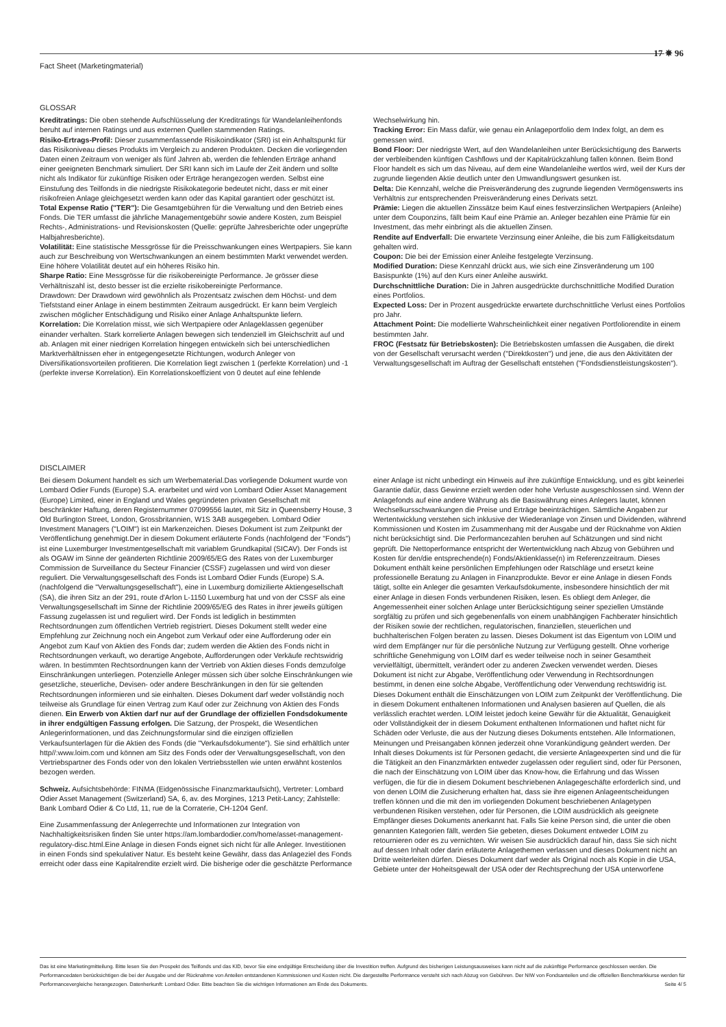Fact Sheet (Marketingmaterial)
17 ✵ 96
GLOSSAR
Kreditratings: Die oben stehende Aufschlüsselung der Kreditratings für Wandelanleihenfonds beruht auf internen Ratings und aus externen Quellen stammenden Ratings.
Risiko-Ertrags-Profil: Dieser zusammenfassende Risikoindikator (SRI) ist ein Anhaltspunkt für das Risikoniveau dieses Produkts im Vergleich zu anderen Produkten. Decken die vorliegenden Daten einen Zeitraum von weniger als fünf Jahren ab, werden die fehlenden Erträge anhand einer geeigneten Benchmark simuliert. Der SRI kann sich im Laufe der Zeit ändern und sollte nicht als Indikator für zukünftige Risiken oder Erträge herangezogen werden. Selbst eine Einstufung des Teilfonds in die niedrigste Risikokategorie bedeutet nicht, dass er mit einer risikofreien Anlage gleichgesetzt werden kann oder das Kapital garantiert oder geschützt ist.
Total Expense Ratio ("TER"): Die Gesamtgebühren für die Verwaltung und den Betrieb eines Fonds. Die TER umfasst die jährliche Managementgebühr sowie andere Kosten, zum Beispiel Rechts-, Administrations- und Revisionskosten (Quelle: geprüfte Jahresberichte oder ungeprüfte Halbjahresberichte).
Volatilität: Eine statistische Messgrösse für die Preisschwankungen eines Wertpapiers. Sie kann auch zur Beschreibung von Wertschwankungen an einem bestimmten Markt verwendet werden. Eine höhere Volatilität deutet auf ein höheres Risiko hin.
Sharpe Ratio: Eine Messgrösse für die risikobereinigte Performance. Je grösser diese Verhältniszahl ist, desto besser ist die erzielte risikobereinigte Performance.
Drawdown: Der Drawdown wird gewöhnlich als Prozentsatz zwischen dem Höchst- und dem Tiefststand einer Anlage in einem bestimmten Zeitraum ausgedrückt. Er kann beim Vergleich zwischen möglicher Entschädigung und Risiko einer Anlage Anhaltspunkte liefern.
Korrelation: Die Korrelation misst, wie sich Wertpapiere oder Anlageklassen gegenüber einander verhalten. Stark korrelierte Anlagen bewegen sich tendenziell im Gleichschritt auf und ab. Anlagen mit einer niedrigen Korrelation hingegen entwickeln sich bei unterschiedlichen Marktverhältnissen eher in entgegengesetzte Richtungen, wodurch Anleger von Diversifikationsvorteilen profitieren. Die Korrelation liegt zwischen 1 (perfekte Korrelation) und -1 (perfekte inverse Korrelation). Ein Korrelationskoeffizient von 0 deutet auf eine fehlende Wechselwirkung hin.
Tracking Error: Ein Mass dafür, wie genau ein Anlageportfolio dem Index folgt, an dem es gemessen wird.
Bond Floor: Der niedrigste Wert, auf den Wandelanleihen unter Berücksichtigung des Barwerts der verbleibenden künftigen Cashflows und der Kapitalrückzahlung fallen können. Beim Bond Floor handelt es sich um das Niveau, auf dem eine Wandelanleihe wertlos wird, weil der Kurs der zugrunde liegenden Aktie deutlich unter den Umwandlungswert gesunken ist.
Delta: Die Kennzahl, welche die Preisveränderung des zugrunde liegenden Vermögenswerts ins Verhältnis zur entsprechenden Preisveränderung eines Derivats setzt.
Prämie: Liegen die aktuellen Zinssätze beim Kauf eines festverzinslichen Wertpapiers (Anleihe) unter dem Couponzins, fällt beim Kauf eine Prämie an. Anleger bezahlen eine Prämie für ein Investment, das mehr einbringt als die aktuellen Zinsen.
Rendite auf Endverfall: Die erwartete Verzinsung einer Anleihe, die bis zum Fälligkeitsdatum gehalten wird.
Coupon: Die bei der Emission einer Anleihe festgelegte Verzinsung.
Modified Duration: Diese Kennzahl drückt aus, wie sich eine Zinsveränderung um 100 Basispunkte (1%) auf den Kurs einer Anleihe auswirkt.
Durchschnittliche Duration: Die in Jahren ausgedrückte durchschnittliche Modified Duration eines Portfolios.
Expected Loss: Der in Prozent ausgedrückte erwartete durchschnittliche Verlust eines Portfolios pro Jahr.
Attachment Point: Die modellierte Wahrscheinlichkeit einer negativen Portfoliorendite in einem bestimmten Jahr.
FROC (Festsatz für Betriebskosten): Die Betriebskosten umfassen die Ausgaben, die direkt von der Gesellschaft verursacht werden ("Direktkosten") und jene, die aus den Aktivitäten der Verwaltungsgesellschaft im Auftrag der Gesellschaft entstehen ("Fondsdienstleistungskosten").
DISCLAIMER
Bei diesem Dokument handelt es sich um Werbematerial.Das vorliegende Dokument wurde von Lombard Odier Funds (Europe) S.A. erarbeitet und wird von Lombard Odier Asset Management (Europe) Limited, einer in England und Wales gegründeten privaten Gesellschaft mit beschränkter Haftung, deren Registernummer 07099556 lautet, mit Sitz in Queensberry House, 3 Old Burlington Street, London, Grossbritannien, W1S 3AB ausgegeben. Lombard Odier Investment Managers ("LOIM") ist ein Markenzeichen. Dieses Dokument ist zum Zeitpunkt der Veröffentlichung genehmigt.Der in diesem Dokument erläuterte Fonds (nachfolgend der "Fonds") ist eine Luxemburger Investmentgesellschaft mit variablem Grundkapital (SICAV). Der Fonds ist als OGAW im Sinne der geänderten Richtlinie 2009/65/EG des Rates von der Luxemburger Commission de Surveillance du Secteur Financier (CSSF) zugelassen und wird von dieser reguliert. Die Verwaltungsgesellschaft des Fonds ist Lombard Odier Funds (Europe) S.A. (nachfolgend die "Verwaltungsgesellschaft"), eine in Luxemburg domizilierte Aktiengesellschaft (SA), die ihren Sitz an der 291, route d'Arlon L-1150 Luxemburg hat und von der CSSF als eine Verwaltungsgesellschaft im Sinne der Richtlinie 2009/65/EG des Rates in ihrer jeweils gültigen Fassung zugelassen ist und reguliert wird. Der Fonds ist lediglich in bestimmten Rechtsordnungen zum öffentlichen Vertrieb registriert. Dieses Dokument stellt weder eine Empfehlung zur Zeichnung noch ein Angebot zum Verkauf oder eine Aufforderung oder ein Angebot zum Kauf von Aktien des Fonds dar; zudem werden die Aktien des Fonds nicht in Rechtsordnungen verkauft, wo derartige Angebote, Aufforderungen oder Verkäufe rechtswidrig wären. In bestimmten Rechtsordnungen kann der Vertrieb von Aktien dieses Fonds demzufolge Einschränkungen unterliegen. Potenzielle Anleger müssen sich über solche Einschränkungen wie gesetzliche, steuerliche, Devisen- oder andere Beschränkungen in den für sie geltenden Rechtsordnungen informieren und sie einhalten. Dieses Dokument darf weder vollständig noch teilweise als Grundlage für einen Vertrag zum Kauf oder zur Zeichnung von Aktien des Fonds dienen. Ein Erwerb von Aktien darf nur auf der Grundlage der offiziellen Fondsdokumente in ihrer endgültigen Fassung erfolgen. Die Satzung, der Prospekt, die Wesentlichen Anlegerinformationen, und das Zeichnungsformular sind die einzigen offiziellen Verkaufsunterlagen für die Aktien des Fonds (die "Verkaufsdokumente"). Sie sind erhältlich unter http//:www.loim.com und können am Sitz des Fonds oder der Verwaltungsgesellschaft, von den Vertriebspartner des Fonds oder von den lokalen Vertriebsstellen wie unten erwähnt kostenlos bezogen werden.
Schweiz. Aufsichtsbehörde: FINMA (Eidgenössische Finanzmarktaufsicht), Vertreter: Lombard Odier Asset Management (Switzerland) SA, 6, av. des Morgines, 1213 Petit-Lancy; Zahlstelle: Bank Lombard Odier & Co Ltd, 11, rue de la Corraterie, CH-1204 Genf.
Eine Zusammenfassung der Anlegerrechte und Informationen zur Integration von Nachhaltigkeitsrisiken finden Sie unter https://am.lombardodier.com/home/asset-management-regulatory-disc.html.Eine Anlage in diesen Fonds eignet sich nicht für alle Anleger. Investitionen in einen Fonds sind spekulativer Natur. Es besteht keine Gewähr, dass das Anlageziel des Fonds erreicht oder dass eine Kapitalrendite erzielt wird. Die bisherige oder die geschätzte Performance einer Anlage ist nicht unbedingt ein Hinweis auf ihre zukünftige Entwicklung, und es gibt keinerlei Garantie dafür, dass Gewinne erzielt werden oder hohe Verluste ausgeschlossen sind. Wenn der Anlagefonds auf eine andere Währung als die Basiswährung eines Anlegers lautet, können Wechselkursschwankungen die Preise und Erträge beeinträchtigen. Sämtliche Angaben zur Wertentwicklung verstehen sich inklusive der Wiederanlage von Zinsen und Dividenden, während Kommissionen und Kosten im Zusammenhang mit der Ausgabe und der Rücknahme von Aktien nicht berücksichtigt sind. Die Performancezahlen beruhen auf Schätzungen und sind nicht geprüft. Die Nettoperformance entspricht der Wertentwicklung nach Abzug von Gebühren und Kosten für den/die entsprechende(n) Fonds/Aktienklasse(n) im Referenzzeitraum. Dieses Dokument enthält keine persönlichen Empfehlungen oder Ratschläge und ersetzt keine professionelle Beratung zu Anlagen in Finanzprodukte. Bevor er eine Anlage in diesen Fonds tätigt, sollte ein Anleger die gesamten Verkaufsdokumente, insbesondere hinsichtlich der mit einer Anlage in diesen Fonds verbundenen Risiken, lesen. Es obliegt dem Anleger, die Angemessenheit einer solchen Anlage unter Berücksichtigung seiner speziellen Umstände sorgfältig zu prüfen und sich gegebenenfalls von einem unabhängigen Fachberater hinsichtlich der Risiken sowie der rechtlichen, regulatorischen, finanziellen, steuerlichen und buchhalterischen Folgen beraten zu lassen. Dieses Dokument ist das Eigentum von LOIM und wird dem Empfänger nur für die persönliche Nutzung zur Verfügung gestellt. Ohne vorherige schriftliche Genehmigung von LOIM darf es weder teilweise noch in seiner Gesamtheit vervielfältigt, übermittelt, verändert oder zu anderen Zwecken verwendet werden. Dieses Dokument ist nicht zur Abgabe, Veröffentlichung oder Verwendung in Rechtsordnungen bestimmt, in denen eine solche Abgabe, Veröffentlichung oder Verwendung rechtswidrig ist. Dieses Dokument enthält die Einschätzungen von LOIM zum Zeitpunkt der Veröffentlichung. Die in diesem Dokument enthaltenen Informationen und Analysen basieren auf Quellen, die als verlässlich erachtet werden. LOIM leistet jedoch keine Gewähr für die Aktualität, Genauigkeit oder Vollständigkeit der in diesem Dokument enthaltenen Informationen und haftet nicht für Schäden oder Verluste, die aus der Nutzung dieses Dokuments entstehen. Alle Informationen, Meinungen und Preisangaben können jederzeit ohne Vorankündigung geändert werden. Der Inhalt dieses Dokuments ist für Personen gedacht, die versierte Anlageexperten sind und die für die Tätigkeit an den Finanzmärkten entweder zugelassen oder reguliert sind, oder für Personen, die nach der Einschätzung von LOIM über das Know-how, die Erfahrung und das Wissen verfügen, die für die in diesem Dokument beschriebenen Anlagegeschäfte erforderlich sind, und von denen LOIM die Zusicherung erhalten hat, dass sie ihre eigenen Anlageentscheidungen treffen können und die mit den im vorliegenden Dokument beschriebenen Anlagetypen verbundenen Risiken verstehen, oder für Personen, die LOIM ausdrücklich als geeignete Empfänger dieses Dokuments anerkannt hat. Falls Sie keine Person sind, die unter die oben genannten Kategorien fällt, werden Sie gebeten, dieses Dokument entweder LOIM zu retournieren oder es zu vernichten. Wir weisen Sie ausdrücklich darauf hin, dass Sie sich nicht auf dessen Inhalt oder darin erläuterte Anlagethemen verlassen und dieses Dokument nicht an Dritte weiterleiten dürfen. Dieses Dokument darf weder als Original noch als Kopie in die USA, Gebiete unter der Hoheitsgewalt der USA oder der Rechtsprechung der USA unterworfene
Das ist eine Marketingmitteilung. Bitte lesen Sie den Prospekt des Teilfonds und das KID, bevor Sie eine endgültige Entscheidung über die Investition treffen. Aufgrund des bisherigen Leistungsausweises kann nicht auf die zukünftige Performance geschlossen werden. Die Performancedaten berücksichtigen die bei der Ausgabe und der Rücknahme von Anteilen entstandenen Kommissionen und Kosten nicht. Die dargestellte Performance versteht sich nach Abzug von Gebühren. Der NIW von Fondsanteilen und die offiziellen Benchmarkkurse werden für Performancevergleiche herangezogen. Datenherkunft: Lombard Odier. Bitte beachten Sie die wichtigen Informationen am Ende des Dokuments. Seite 4/ 5